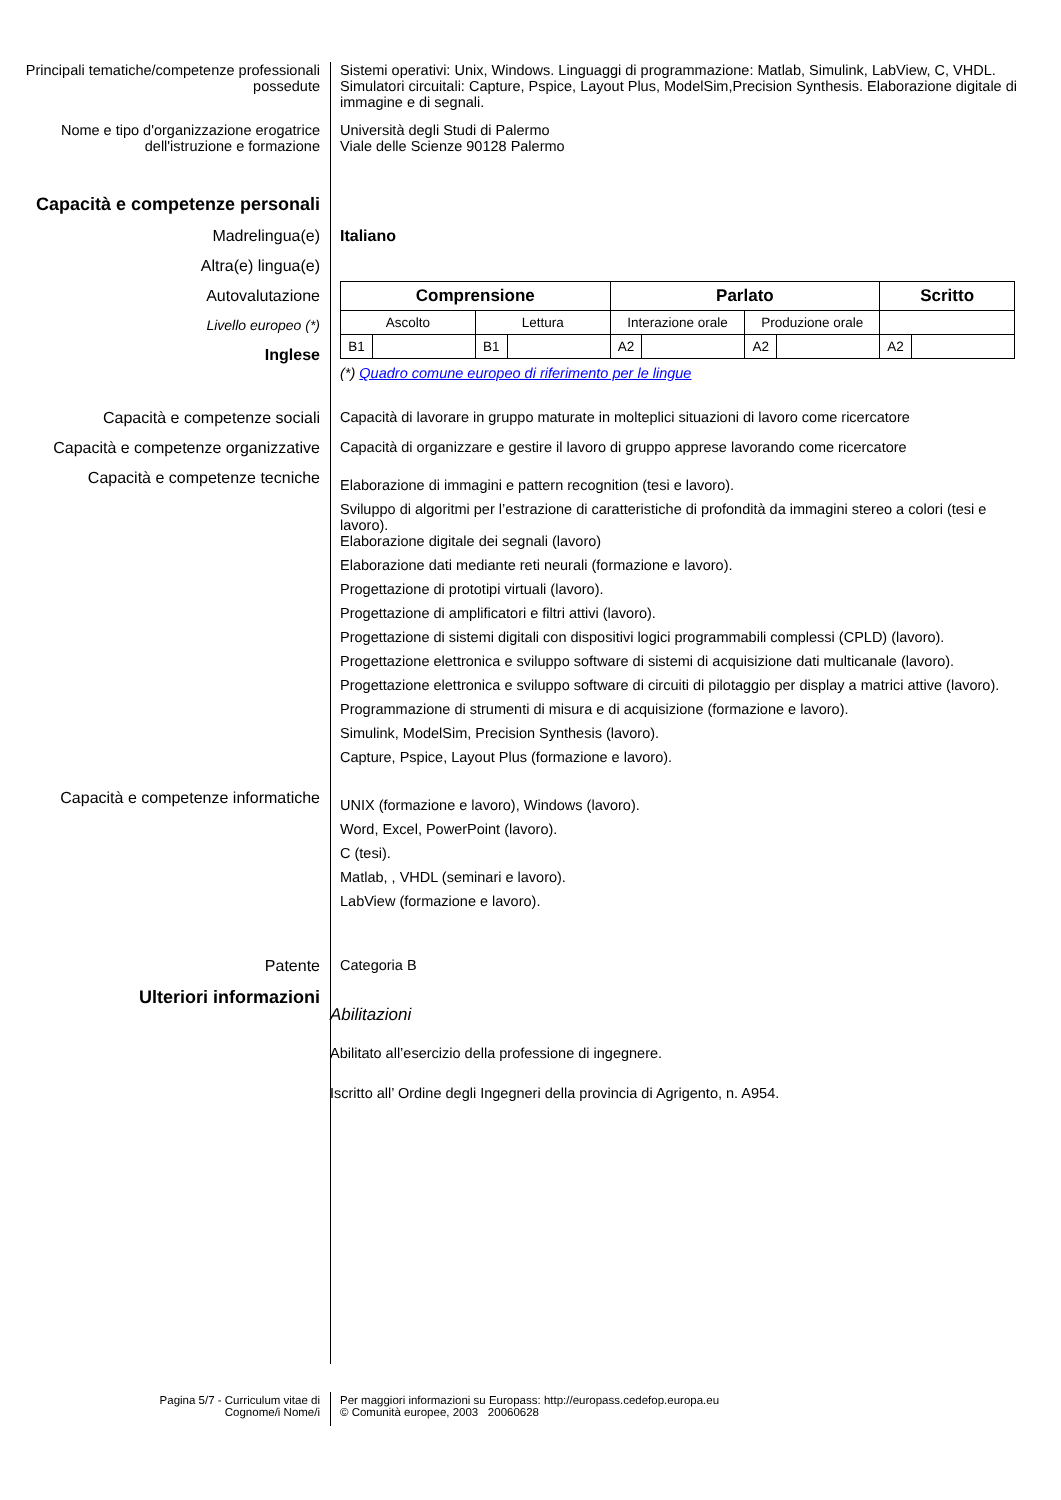Principali tematiche/competenze professionali possedute
Sistemi operativi: Unix, Windows. Linguaggi di programmazione: Matlab, Simulink, LabView, C, VHDL. Simulatori circuitali: Capture, Pspice, Layout Plus, ModelSim,Precision Synthesis. Elaborazione digitale di immagine e di segnali.
Nome e tipo d'organizzazione erogatrice dell'istruzione e formazione
Università degli Studi di Palermo
Viale delle Scienze 90128 Palermo
Capacità e competenze personali
Madrelingua(e) Italiano
Altra(e) lingua(e)
Autovalutazione
Livello europeo (*)
Inglese
| Comprensione | | | | Parlato | | | | Scritto | |
| --- | --- | --- | --- | --- | --- | --- | --- | --- | --- |
| Ascolto | | Lettura | | Interazione orale | | Produzione orale | | | |
| B1 | | B1 | | A2 | | A2 | | A2 | |
(*) Quadro comune europeo di riferimento per le lingue
Capacità e competenze sociali Capacità di lavorare in gruppo maturate in molteplici situazioni di lavoro come ricercatore
Capacità e competenze organizzative
Capacità di organizzare e gestire il lavoro di gruppo apprese lavorando come ricercatore
Capacità e competenze tecniche
Elaborazione di immagini e pattern recognition (tesi e lavoro).
Sviluppo di algoritmi per l’estrazione di caratteristiche di profondità da immagini stereo a colori (tesi e lavoro).
Elaborazione digitale dei segnali (lavoro)
Elaborazione dati mediante reti neurali (formazione e lavoro).
Progettazione di prototipi virtuali (lavoro).
Progettazione di amplificatori e filtri attivi (lavoro).
Progettazione di sistemi digitali con dispositivi logici programmabili complessi (CPLD) (lavoro).
Progettazione elettronica e sviluppo software di sistemi di acquisizione dati multicanale (lavoro).
Progettazione elettronica e sviluppo software di circuiti di pilotaggio per display a matrici attive (lavoro).
Programmazione di strumenti di misura e di acquisizione (formazione e lavoro).
Simulink, ModelSim, Precision Synthesis (lavoro).
Capture, Pspice, Layout Plus (formazione e lavoro).
Capacità e competenze informatiche
UNIX (formazione e lavoro), Windows (lavoro).
Word, Excel, PowerPoint (lavoro).
C (tesi).
Matlab, , VHDL (seminari e lavoro).
LabView (formazione e lavoro).
Patente Categoria B
Ulteriori informazioni
Abilitazioni
Abilitato all’esercizio della professione di ingegnere.
Iscritto all’ Ordine degli Ingegneri della provincia di Agrigento, n. A954.
Pagina 5/7 - Curriculum vitae di
Cognome/i Nome/i
Per maggiori informazioni su Europass: http://europass.cedefop.europa.eu
© Comunità europee, 2003 20060628